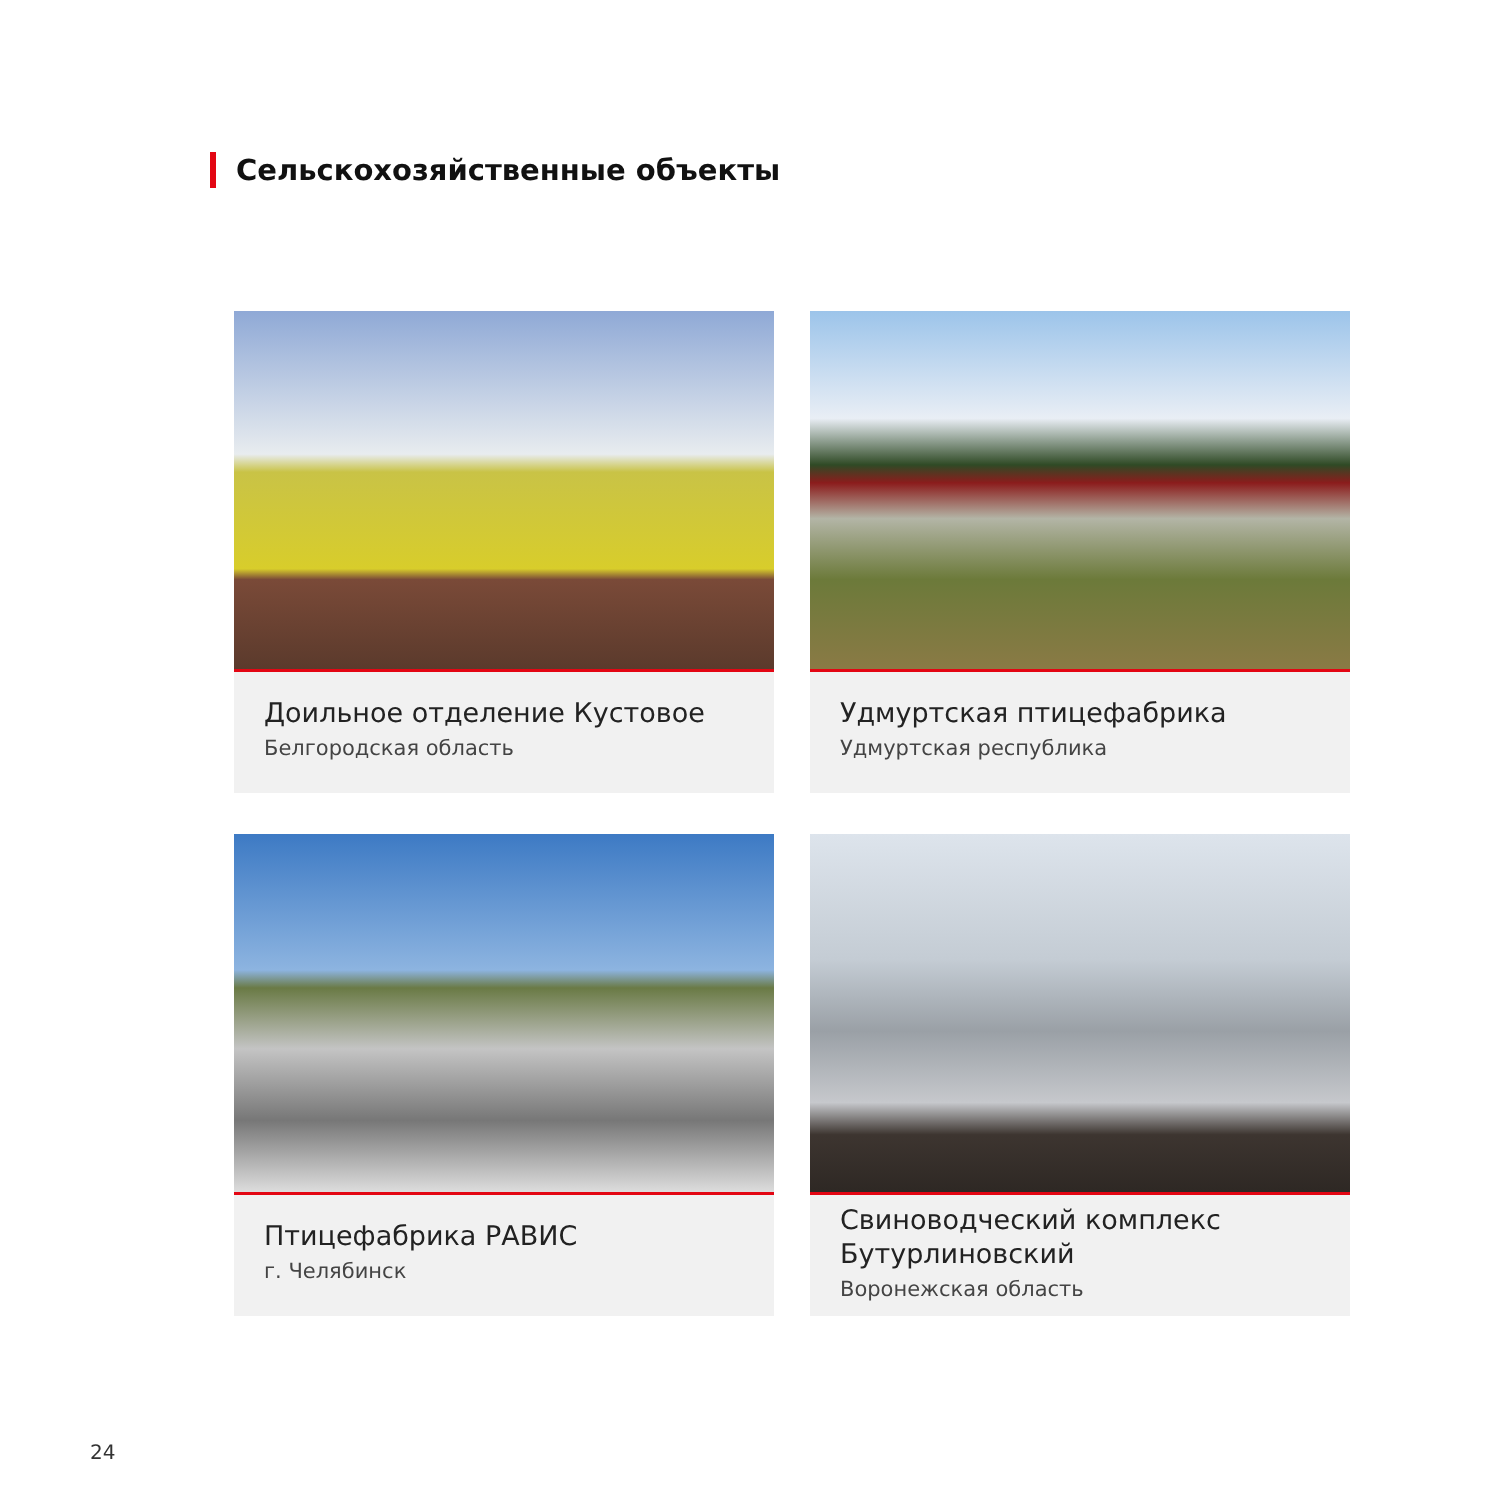Сельскохозяйственные объекты
Доильное отделение Кустовое
Белгородская область
Удмуртская птицефабрика
Удмуртская республика
Птицефабрика РАВИС
г. Челябинск
Свиноводческий комплекс Бутурлиновский
Воронежская область
24